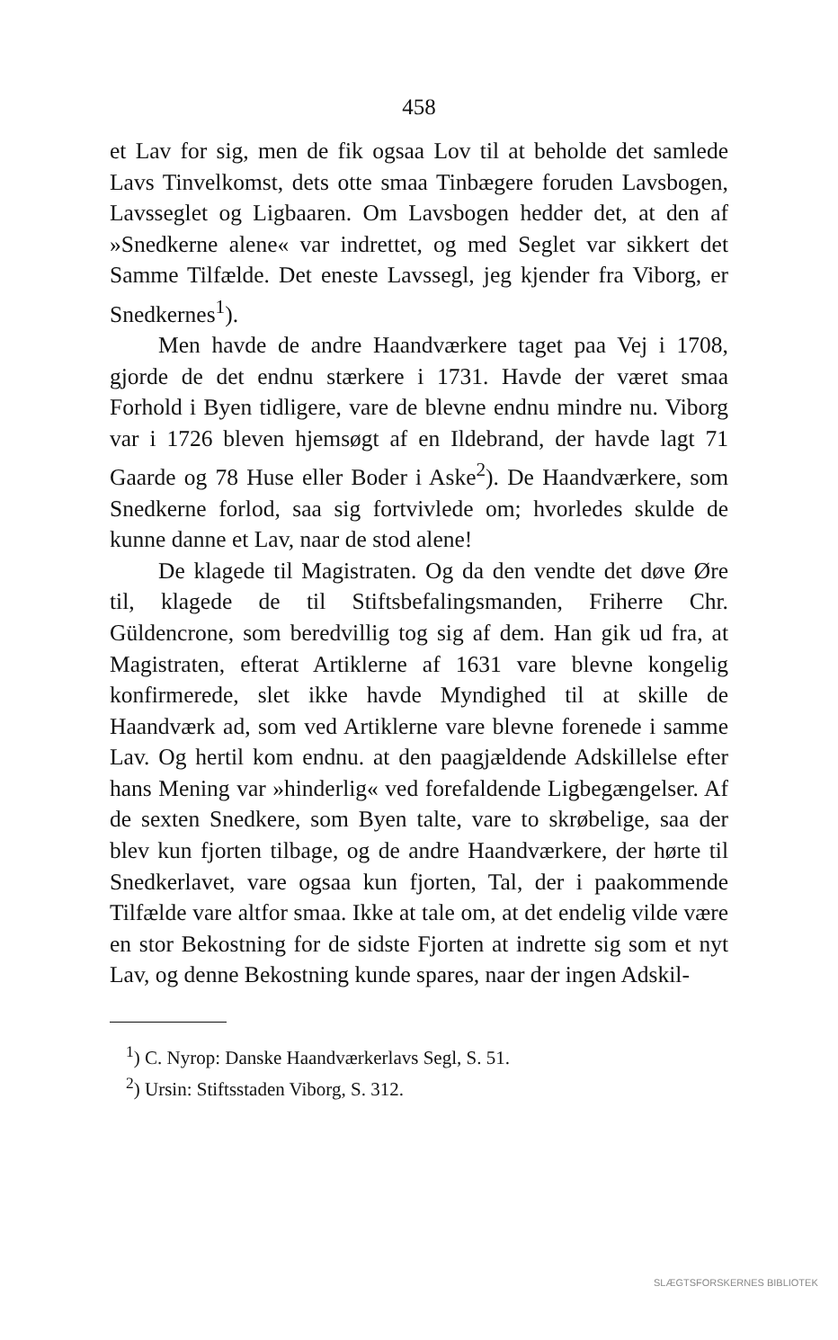458
et Lav for sig, men de fik ogsaa Lov til at beholde det samlede Lavs Tinvelkomst, dets otte smaa Tinbægere foruden Lavsbogen, Lavsseglet og Ligbaaren. Om Lavsbogen hedder det, at den af »Snedkerne alene« var indrettet, og med Seglet var sikkert det Samme Tilfælde. Det eneste Lavssegl, jeg kjender fra Viborg, er Snedkernes<sup>1</sup>).
Men havde de andre Haandværkere taget paa Vej i 1708, gjorde de det endnu stærkere i 1731. Havde der været smaa Forhold i Byen tidligere, vare de blevne endnu mindre nu. Viborg var i 1726 bleven hjemsøgt af en Ildebrand, der havde lagt 71 Gaarde og 78 Huse eller Boder i Aske<sup>2</sup>). De Haandværkere, som Snedkerne forlod, saa sig fortvivlede om; hvorledes skulde de kunne danne et Lav, naar de stod alene!
De klagede til Magistraten. Og da den vendte det døve Øre til, klagede de til Stiftsbefalingsmanden, Friherre Chr. Güldencrone, som beredvillig tog sig af dem. Han gik ud fra, at Magistraten, efterat Artiklerne af 1631 vare blevne kongelig konfirmerede, slet ikke havde Myndighed til at skille de Haandværk ad, som ved Artiklerne vare blevne forenede i samme Lav. Og hertil kom endnu. at den paagjældende Adskillelse efter hans Mening var »hinderlig« ved forefaldende Ligbegængelser. Af de sexten Snedkere, som Byen talte, vare to skrøbelige, saa der blev kun fjorten tilbage, og de andre Haandværkere, der hørte til Snedkerlavet, vare ogsaa kun fjorten, Tal, der i paakommende Tilfælde vare altfor smaa. Ikke at tale om, at det endelig vilde være en stor Bekostning for de sidste Fjorten at indrette sig som et nyt Lav, og denne Bekostning kunde spares, naar der ingen Adskil-
<sup>1</sup>) C. Nyrop: Danske Haandværkerlavs Segl, S. 51.
<sup>2</sup>) Ursin: Stiftsstaden Viborg, S. 312.
SLÆGTSFORSKERNES BIBLIOTEK